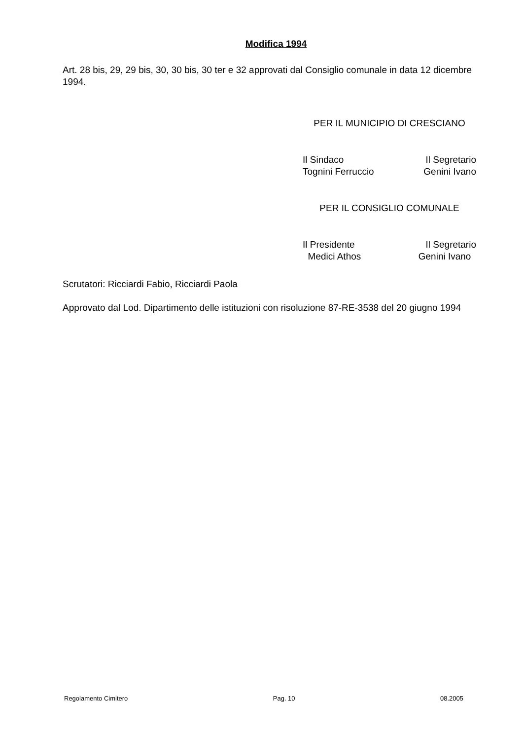Modifica 1994
Art. 28 bis, 29, 29 bis, 30, 30 bis, 30 ter e 32 approvati dal Consiglio comunale in data 12 dicembre 1994.
PER IL MUNICIPIO DI CRESCIANO
Il Sindaco Il Segretario
Tognini Ferruccio Genini Ivano
PER IL CONSIGLIO COMUNALE
Il Presidente Il Segretario
Medici Athos Genini Ivano
Scrutatori: Ricciardi Fabio, Ricciardi Paola
Approvato dal Lod. Dipartimento delle istituzioni con risoluzione 87-RE-3538 del 20 giugno 1994
Regolamento Cimitero Pag. 10 08.2005